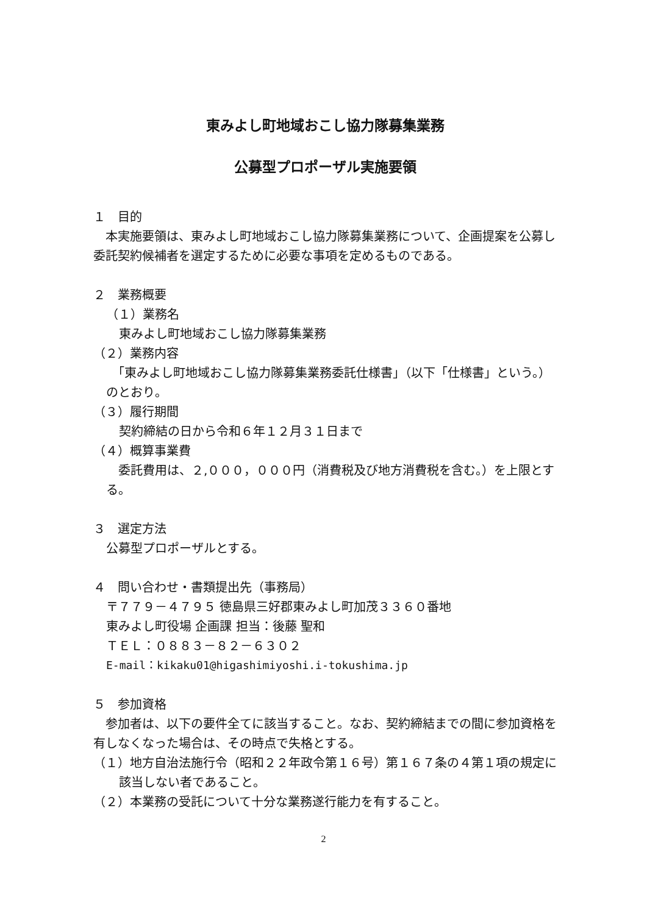東みよし町地域おこし協力隊募集業務
公募型プロポーザル実施要領
１　目的
　本実施要領は、東みよし町地域おこし協力隊募集業務について、企画提案を公募し委託契約候補者を選定するために必要な事項を定めるものである。
２　業務概要
（１）業務名
東みよし町地域おこし協力隊募集業務
（２）業務内容
　「東みよし町地域おこし協力隊募集業務委託仕様書」（以下「仕様書」という。）のとおり。
（３）履行期間
契約締結の日から令和６年１２月３１日まで
（４）概算事業費
　委託費用は、２,０００，０００円（消費税及び地方消費税を含む。）を上限とする。
３　選定方法
公募型プロポーザルとする。
４　問い合わせ・書類提出先（事務局）
〒７７９－４７９５ 徳島県三好郡東みよし町加茂３３６０番地
東みよし町役場 企画課 担当：後藤 聖和
ＴＥＬ：０８８３－８２－６３０２
E-mail：kikaku01@higashimiyoshi.i-tokushima.jp
５　参加資格
　参加者は、以下の要件全てに該当すること。なお、契約締結までの間に参加資格を有しなくなった場合は、その時点で失格とする。
（１）地方自治法施行令（昭和２２年政令第１６号）第１６７条の４第１項の規定に該当しない者であること。
（２）本業務の受託について十分な業務遂行能力を有すること。
2